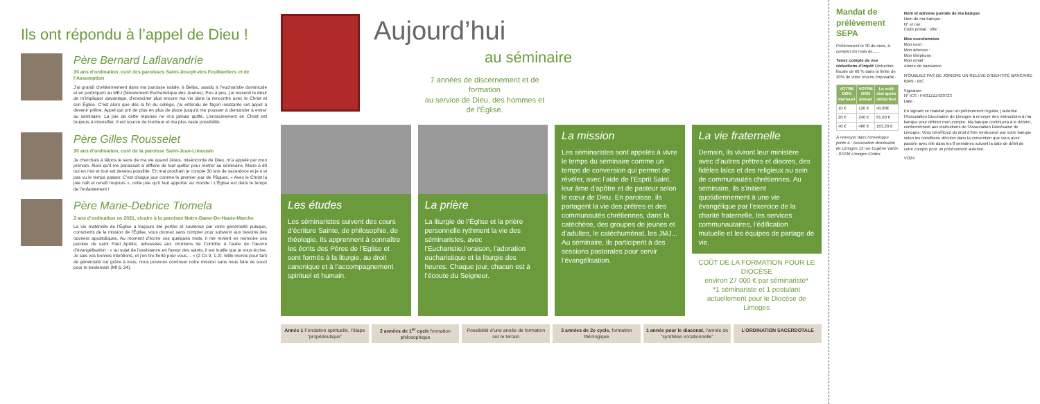Ils ont répondu à l’appel de Dieu !
Père Bernard Laflavandrie
30 ans d’ordination, curé des paroisses Saint-Joseph-des Feuillardiers et de l’Assomption
J’ai grandi chrétiennement dans ma paroisse natale, à Bellac, assidu à l’eucharistie dominicale et en participant au MEJ (Mouvement Eucharistique des Jeunes). Peu à peu, j’ai ressenti le désir de m’impliquer davantage, d’enraciner plus encore ma vie dans la rencontre avec le Christ et son Église. C’est alors que dès la fin du collège, j’ai entendu de façon insistante cet appel à devenir prêtre. Appel qui prit de plus en plus de place jusqu’à me pousser à demander à entrer au séminaire. La joie de cette réponse ne m’a jamais quitté. L’enracinement en Christ est toujours à intensifier, Il est source de bonheur et ma plus vaste possibilité.
Père Gilles Rousselet
30 ans d’ordination, curé de la paroisse Saint-Jean-Limousin
Je cherchais à tâtons le sens de ma vie quand Jésus, miséricorde de Dieu, m’a appelé par mon prénom. Alors qu’il me paraissait si difficile de tout quitter pour rentrer au séminaire, Marie a dit oui en moi et tout est devenu possible. En mai prochain je compte 30 ans de sacerdoce et je n’ai pas vu le temps passer. C’est chaque jour comme le premier jour de Pâques. « Avec le Christ la joie naît et renaît toujours », cette joie qu’il faut apporter au monde ! L’Église est dans le temps de l’enfantement !
Père Marie-Debrice Tiomela
3 ans d’ordination en 2021, vicaire à la paroisse Notre-Dame-De-Haute-Marche
La vie matérielle de l’Église a toujours été portée et soutenue par votre générosité puisque, conscients de la mission de l’Église, vous donnez sans compter pour subvenir aux besoins des ouvriers apostoliques. Au moment d’écrire ces quelques mots, il me revient en mémoire ces paroles de saint Paul Apôtre, adressées aux chrétiens de Corinthe à l’aube de l’œuvre d’évangélisation : « au sujet de l’assistance en faveur des saints, il est inutile que je vous écrive. Je sais vos bonnes intentions, et j’en tire fierté pour vous… » (2 Co 9, 1-2). Mille mercis pour tant de générosité car grâce à vous, nous pouvons continuer notre mission sans nous faire de souci pour le lendemain (Mt 6, 24).
Aujourd’hui
au séminaire
7 années de discernement et de formation
au service de Dieu, des hommes et de l’Église.
Les études
Les séminaristes suivent des cours d’écriture Sainte, de philosophie, de théologie. Ils apprennent à connaître les écrits des Pères de l’Eglise et sont formés à la liturgie, au droit canonique et à l’accompagnement spirituel et humain.
La prière
La liturgie de l’Église et la prière personnelle rythment la vie des séminaristes, avec l’Eucharistie,l’oraison, l’adoration eucharistique et la liturgie des heures. Chaque jour, chacun est à l’écoute du Seigneur.
La mission
Les séminaristes sont appelés à vivre le temps du séminaire comme un temps de conversion qui permet de révéler, avec l’aide de l’Esprit Saint, leur âme d’apôtre et de pasteur selon le cœur de Dieu. En paroisse, ils partagent la vie des prêtres et des communautés chrétiennes, dans la catéchèse, des groupes de jeunes et d’adultes, le catéchuménat, les JMJ... Au séminaire, ils participent à des sessions pastorales pour servir l’évangélisation.
La vie fraternelle
Demain, ils vivront leur ministère avec d’autres prêtres et diacres, des fidèles laïcs et des religieux au sein de communautés chrétiennes. Au séminaire, ils s’initient quotidiennement à une vie évangélique par l’exercice de la charité fraternelle, les services communautaires, l’édification mutuelle et les équipes de partage de vie.
COÛT DE LA FORMATION POUR LE DIOCÈSE
environ 27 000 € par séminariste*
*1 séminariste et 1 postulant actuellement pour le Diocèse de Limoges
Année 1 Fondation spirituelle, l’étape “propédeutique”
2 années de 1<sup>er</sup> cycle formation philosophique
Possibilité d’une année de formation sur le terrain
3 années de 2e cycle, formation théologique
1 année pour le diaconat, l’année de “synthèse vocationnelle”
L’ORDINATION SACERDOTALE
Mandat de prélèvement SEPA
Prélèvement le 30 du mois, à compter du mois de......
Tenez compte de vos réductions d’impôt Déduction fiscale de 66 % dans la limite de 20% de votre revenu imposable.
| VOTRE DON mensuel | VOTRE DON annuel | Le coût réel après déduction |
| --- | --- | --- |
| 10 € | 120 € | 40,80€ |
| 20 € | 240 € | 81,60 € |
| 40 € | 480 € | 163,20 € |
À renvoyer dans l’enveloppe jointe à : Association diocésaine de Limoges 15 rue Eugène Varlin - 87036 Limoges Cedex
Nom et adresse postale de ma banque
Nom de ma banque :
N° et rue :
Code postal : Ville :
Mes coordonnées
Mon nom :
Mon adresse :
Mon téléphone :
Mon email :
Année de naissance
N’OUBLIEZ PAS DE JOINDRE UN RELEVÉ D’IDENTITÉ BANCAIRE IBAN - BIC
Signature
N° ICS : FR31ZZZ420723
Date :
En signant ce mandat pour un prélèvement régulier, j’autorise l’Association Diocésaine de Limoges à envoyer des instructions à ma banque pour débiter mon compte. Ma banque continuera à le débiter, conformément aux instructions de l’Association Diocésaine de Limoges. Vous bénéficiez du droit d’être remboursé par votre banque selon les conditions décrites dans la convention que vous avez passée avec elle dans les 8 semaines suivant la date de débit de votre compte pour un prélèvement autorisé.
VO24